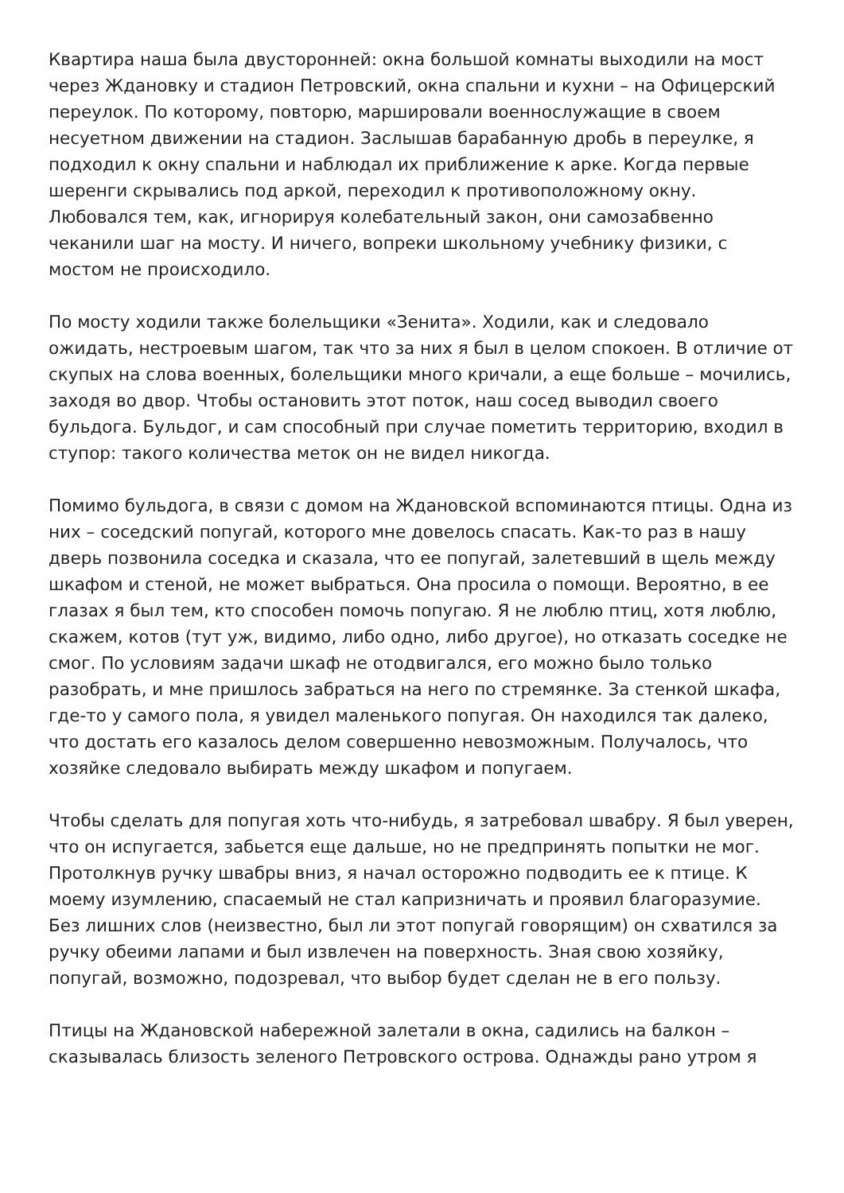Квартира наша была двусторонней: окна большой комнаты выходили на мост через Ждановку и стадион Петровский, окна спальни и кухни – на Офицерский переулок. По которому, повторю, маршировали военнослужащие в своем несуетном движении на стадион. Заслышав барабанную дробь в переулке, я подходил к окну спальни и наблюдал их приближение к арке. Когда первые шеренги скрывались под аркой, переходил к противоположному окну. Любовался тем, как, игнорируя колебательный закон, они самозабвенно чеканили шаг на мосту. И ничего, вопреки школьному учебнику физики, с мостом не происходило.
По мосту ходили также болельщики «Зенита». Ходили, как и следовало ожидать, нестроевым шагом, так что за них я был в целом спокоен. В отличие от скупых на слова военных, болельщики много кричали, а еще больше – мочились, заходя во двор. Чтобы остановить этот поток, наш сосед выводил своего бульдога. Бульдог, и сам способный при случае пометить территорию, входил в ступор: такого количества меток он не видел никогда.
Помимо бульдога, в связи с домом на Ждановской вспоминаются птицы. Одна из них – соседский попугай, которого мне довелось спасать. Как-то раз в нашу дверь позвонила соседка и сказала, что ее попугай, залетевший в щель между шкафом и стеной, не может выбраться. Она просила о помощи. Вероятно, в ее глазах я был тем, кто способен помочь попугаю. Я не люблю птиц, хотя люблю, скажем, котов (тут уж, видимо, либо одно, либо другое), но отказать соседке не смог. По условиям задачи шкаф не отодвигался, его можно было только разобрать, и мне пришлось забраться на него по стремянке. За стенкой шкафа, где-то у самого пола, я увидел маленького попугая. Он находился так далеко, что достать его казалось делом совершенно невозможным. Получалось, что хозяйке следовало выбирать между шкафом и попугаем.
Чтобы сделать для попугая хоть что-нибудь, я затребовал швабру. Я был уверен, что он испугается, забьется еще дальше, но не предпринять попытки не мог. Протолкнув ручку швабры вниз, я начал осторожно подводить ее к птице. К моему изумлению, спасаемый не стал капризничать и проявил благоразумие. Без лишних слов (неизвестно, был ли этот попугай говорящим) он схватился за ручку обеими лапами и был извлечен на поверхность. Зная свою хозяйку, попугай, возможно, подозревал, что выбор будет сделан не в его пользу.
Птицы на Ждановской набережной залетали в окна, садились на балкон – сказывалась близость зеленого Петровского острова. Однажды рано утром я